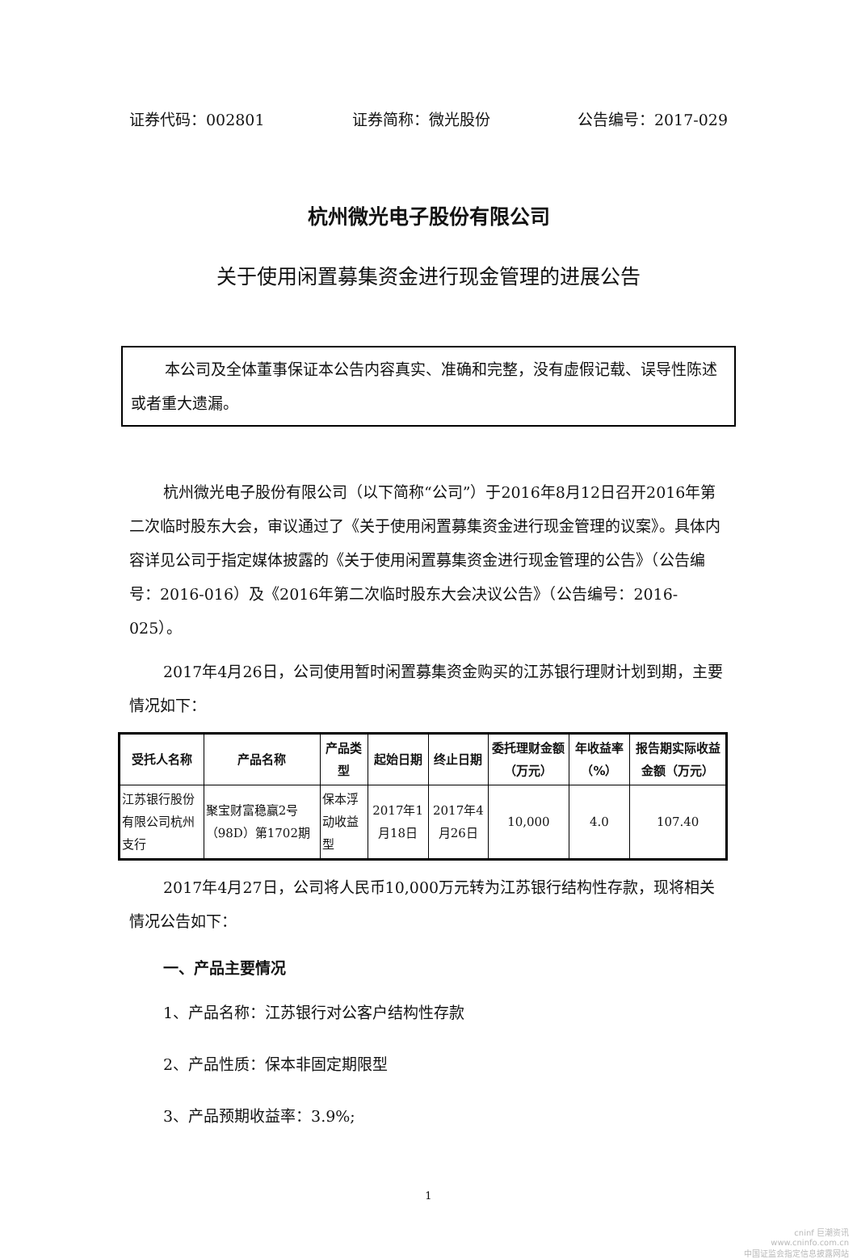证券代码：002801 证券简称：微光股份 公告编号：2017-029
杭州微光电子股份有限公司
关于使用闲置募集资金进行现金管理的进展公告
本公司及全体董事保证本公告内容真实、准确和完整，没有虚假记载、误导性陈述或者重大遗漏。
杭州微光电子股份有限公司（以下简称“公司”）于2016年8月12日召开2016年第二次临时股东大会，审议通过了《关于使用闲置募集资金进行现金管理的议案》。具体内容详见公司于指定媒体披露的《关于使用闲置募集资金进行现金管理的公告》（公告编号：2016-016）及《2016年第二次临时股东大会决议公告》（公告编号：2016-025）。
2017年4月26日，公司使用暂时闲置募集资金购买的江苏银行理财计划到期，主要情况如下：
| 受托人名称 | 产品名称 | 产品类型 | 起始日期 | 终止日期 | 委托理财金额（万元） | 年收益率（%） | 报告期实际收益金额（万元） |
| --- | --- | --- | --- | --- | --- | --- | --- |
| 江苏银行股份有限公司杭州支行 | 聚宝财富稳赢2号（98D）第1702期 | 保本浮动收益型 | 2017年1月18日 | 2017年4月26日 | 10,000 | 4.0 | 107.40 |
2017年4月27日，公司将人民币10,000万元转为江苏银行结构性存款，现将相关情况公告如下：
一、产品主要情况
1、产品名称：江苏银行对公客户结构性存款
2、产品性质：保本非固定期限型
3、产品预期收益率：3.9%;
1
cninf 巨潮资讯
www.cninfo.com.cn
中国证监会指定信息披露网站